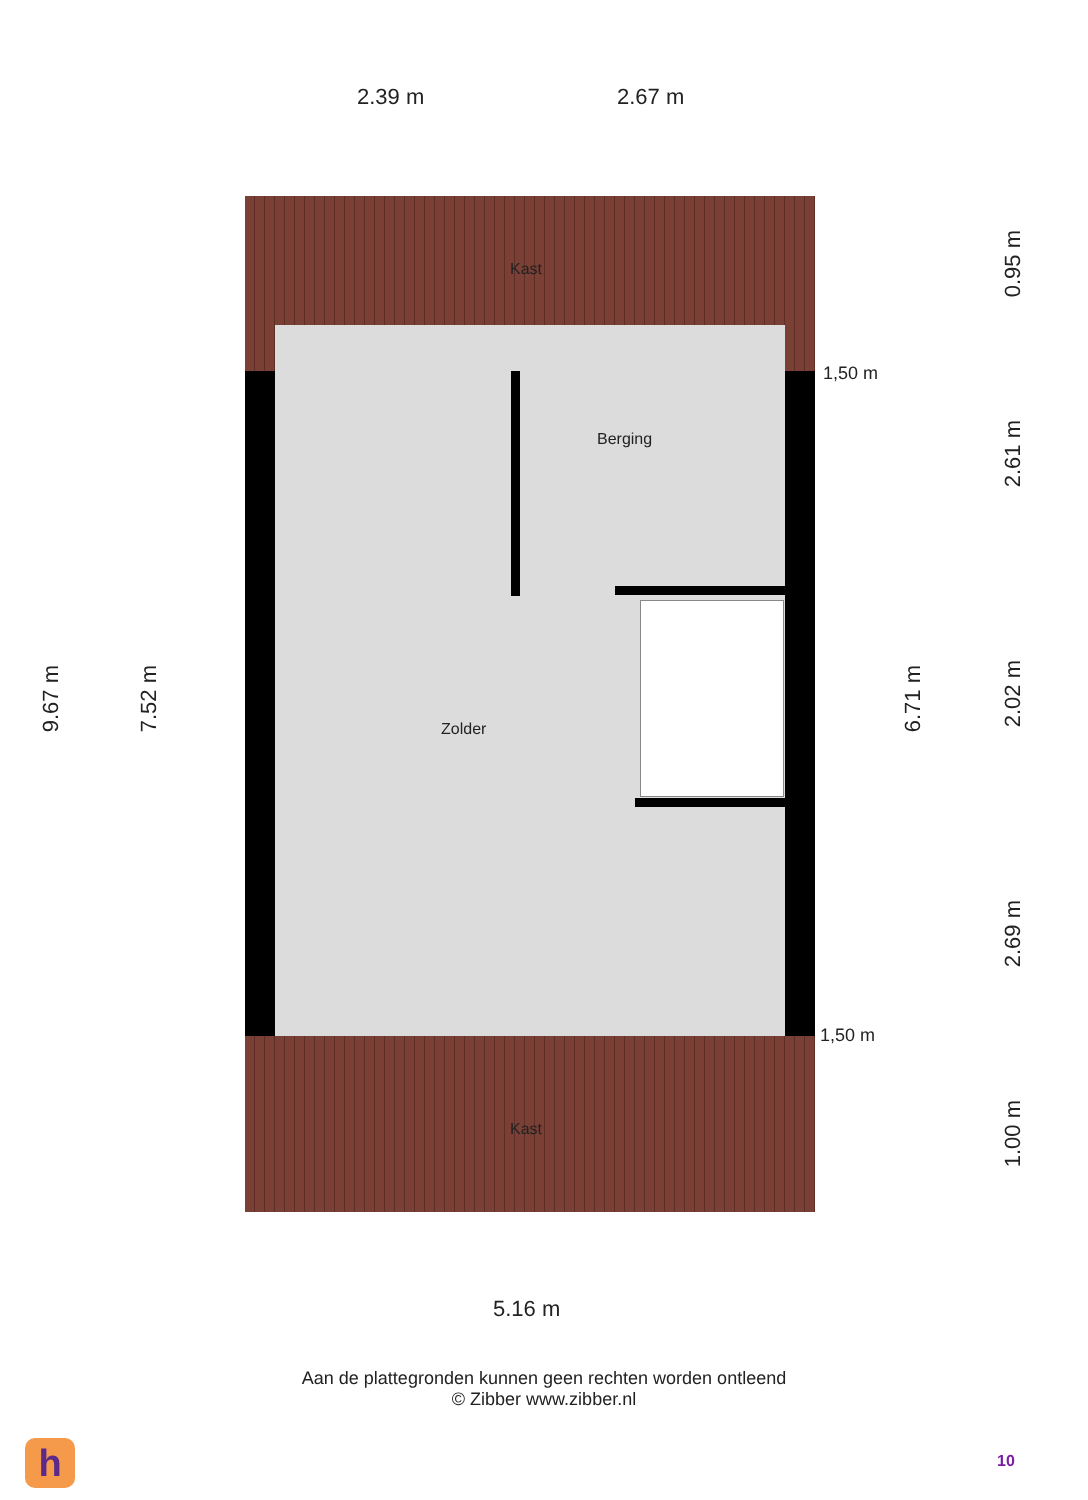2.39 m 2.67 m
9.67 m
7.52 m
Kast
Berging
Zolder
Kast
1,50 m
1,50 m
6.71 m
0.95 m
2.61 m
2.02 m
2.69 m
1.00 m
5.16 m
Aan de plattegronden kunnen geen rechten worden ontleend
© Zibber www.zibber.nl
h 10